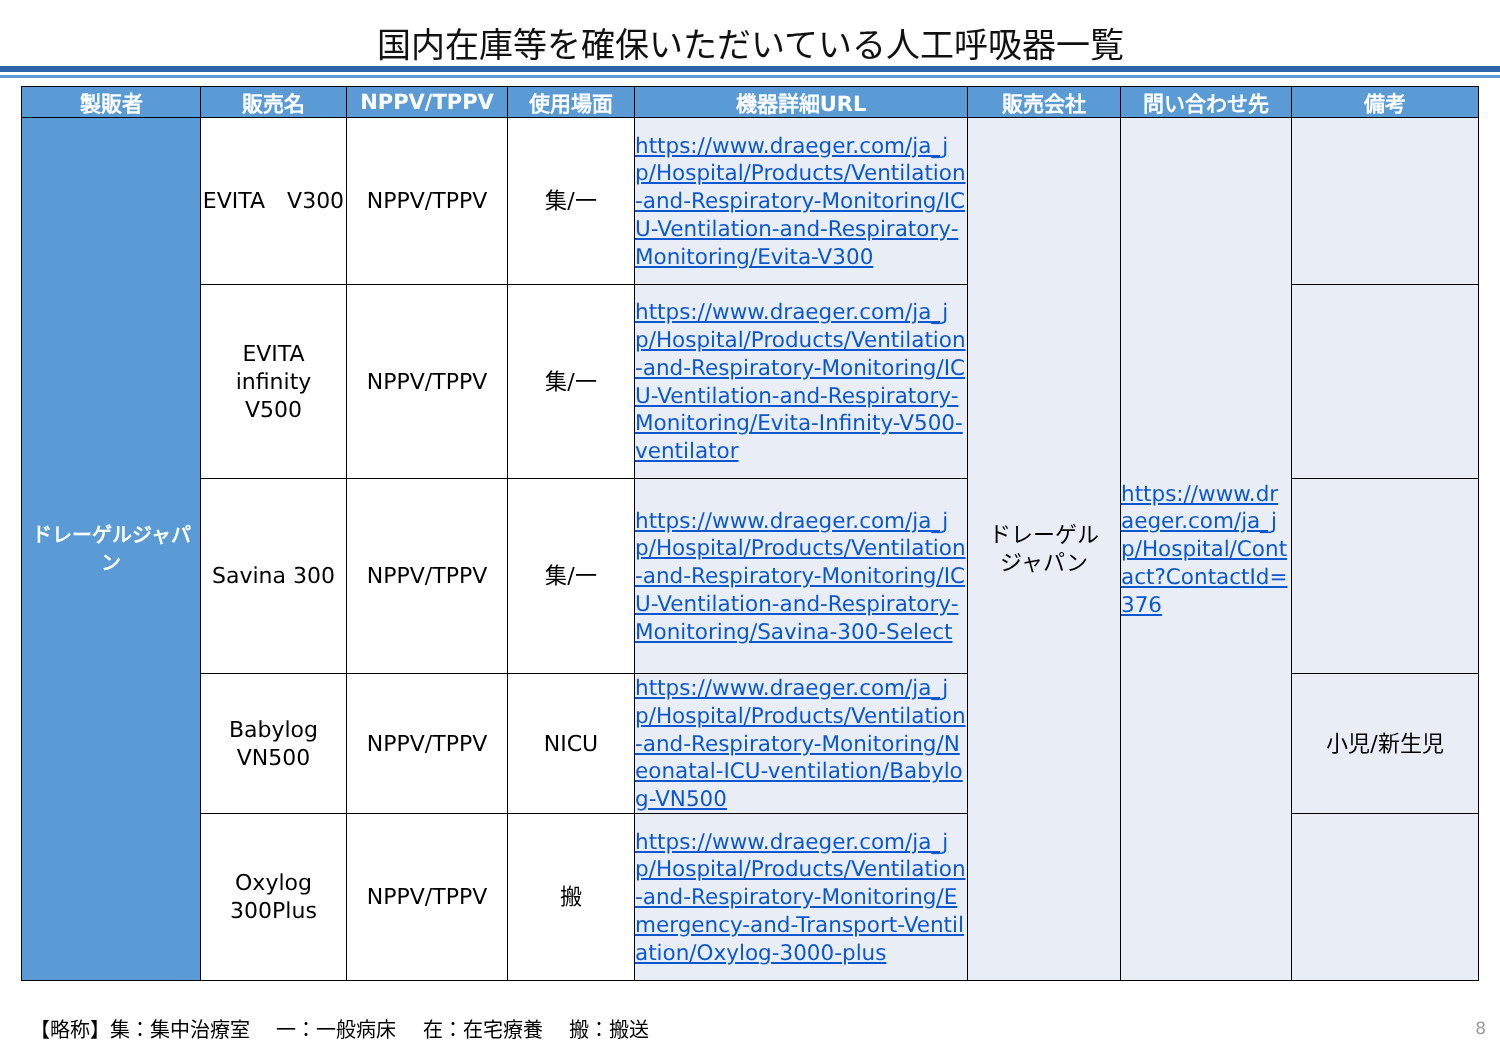国内在庫等を確保いただいている人工呼吸器一覧
| 製販者 | 販売名 | NPPV/TPPV | 使用場面 | 機器詳細URL | 販売会社 | 問い合わせ先 | 備考 |
| --- | --- | --- | --- | --- | --- | --- | --- |
| ドレーゲルジャパン | EVITA V300 | NPPV/TPPV | 集/一 | https://www.draeger.com/ja_jp/Hospital/Products/Ventilation-and-Respiratory-Monitoring/ICU-Ventilation-and-Respiratory-Monitoring/Evita-V300 | ドレーゲル ジャパン | https://www.draeger.com/ja_jp/Hospital/Contact?ContactId=376 | |
| | EVITA infinity V500 | NPPV/TPPV | 集/一 | https://www.draeger.com/ja_jp/Hospital/Products/Ventilation-and-Respiratory-Monitoring/ICU-Ventilation-and-Respiratory-Monitoring/Evita-Infinity-V500-ventilator | | | |
| | Savina 300 | NPPV/TPPV | 集/一 | https://www.draeger.com/ja_jp/Hospital/Products/Ventilation-and-Respiratory-Monitoring/ICU-Ventilation-and-Respiratory-Monitoring/Savina-300-Select | | | |
| | Babylog VN500 | NPPV/TPPV | NICU | https://www.draeger.com/ja_jp/Hospital/Products/Ventilation-and-Respiratory-Monitoring/Neonatal-ICU-ventilation/Babylog-VN500 | | | 小児/新生児 |
| | Oxylog 300Plus | NPPV/TPPV | 搬 | https://www.draeger.com/ja_jp/Hospital/Products/Ventilation-and-Respiratory-Monitoring/Emergency-and-Transport-Ventilation/Oxylog-3000-plus | | | |
【略称】集：集中治療室　 一：一般病床　 在：在宅療養　 搬：搬送
8